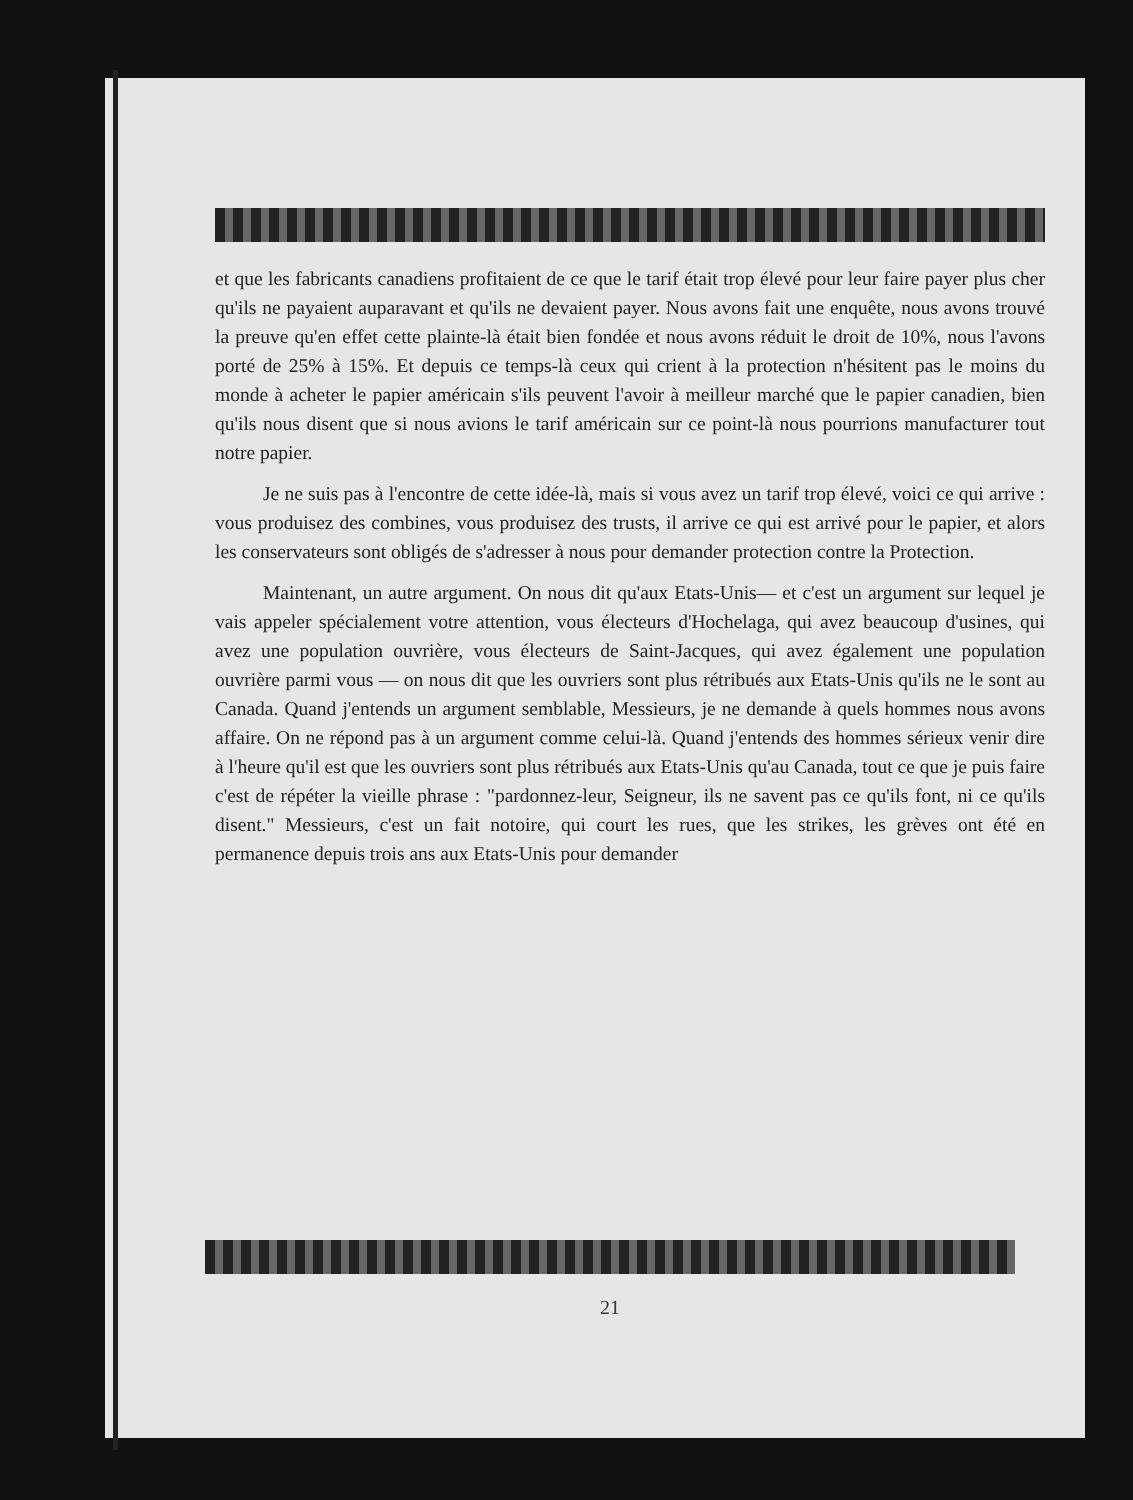et que les fabricants canadiens profitaient de ce que le tarif était trop élevé pour leur faire payer plus cher qu'ils ne payaient auparavant et qu'ils ne devaient payer. Nous avons fait une enquête, nous avons trouvé la preuve qu'en effet cette plainte-là était bien fondée et nous avons réduit le droit de 10%, nous l'avons porté de 25% à 15%. Et depuis ce temps-là ceux qui crient à la protection n'hésitent pas le moins du monde à acheter le papier américain s'ils peuvent l'avoir à meilleur marché que le papier canadien, bien qu'ils nous disent que si nous avions le tarif américain sur ce point-là nous pourrions manufacturer tout notre papier.
Je ne suis pas à l'encontre de cette idée-là, mais si vous avez un tarif trop élevé, voici ce qui arrive : vous produisez des combines, vous produisez des trusts, il arrive ce qui est arrivé pour le papier, et alors les conservateurs sont obligés de s'adresser à nous pour demander protection contre la Protection.
Maintenant, un autre argument. On nous dit qu'aux Etats-Unis— et c'est un argument sur lequel je vais appeler spécialement votre attention, vous électeurs d'Hochelaga, qui avez beaucoup d'usines, qui avez une population ouvrière, vous électeurs de Saint-Jacques, qui avez également une population ouvrière parmi vous — on nous dit que les ouvriers sont plus rétribués aux Etats-Unis qu'ils ne le sont au Canada. Quand j'entends un argument semblable, Messieurs, je ne demande à quels hommes nous avons affaire. On ne répond pas à un argument comme celui-là. Quand j'entends des hommes sérieux venir dire à l'heure qu'il est que les ouvriers sont plus rétribués aux Etats-Unis qu'au Canada, tout ce que je puis faire c'est de répéter la vieille phrase : "pardonnez-leur, Seigneur, ils ne savent pas ce qu'ils font, ni ce qu'ils disent." Messieurs, c'est un fait notoire, qui court les rues, que les strikes, les grèves ont été en permanence depuis trois ans aux Etats-Unis pour demander
21